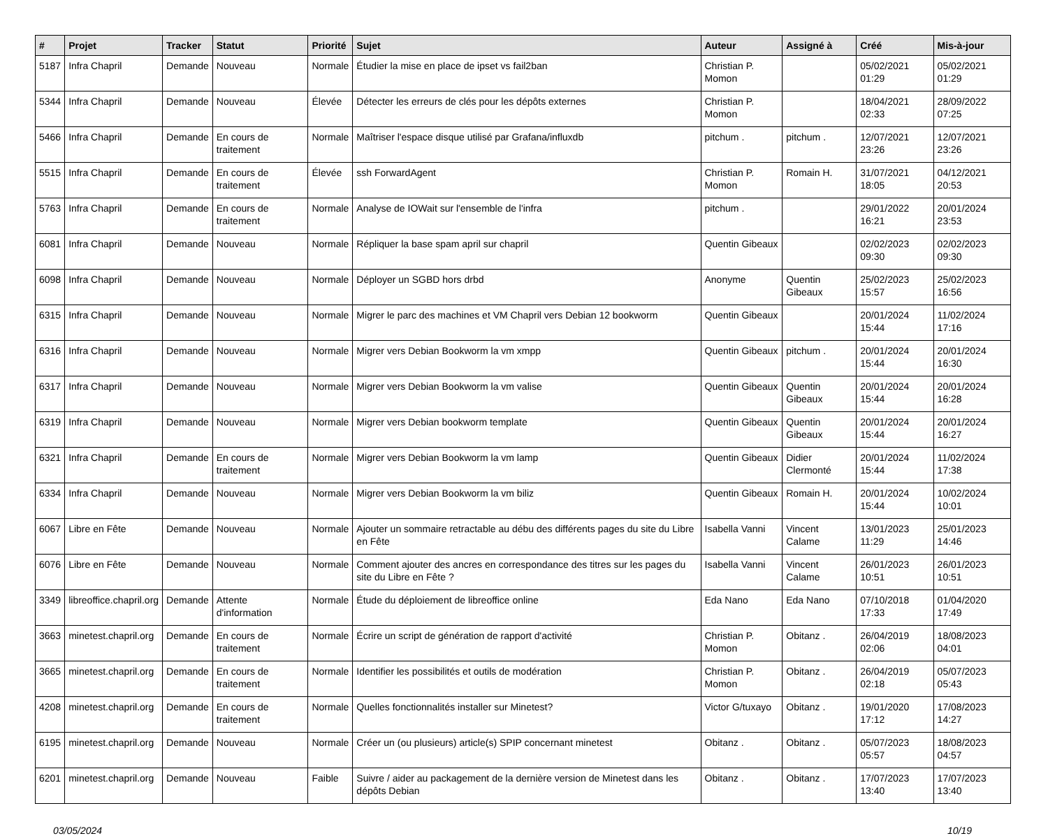| # | Projet | Tracker | Statut | Priorité | Sujet | Auteur | Assigné à | Créé | Mis-à-jour |
| --- | --- | --- | --- | --- | --- | --- | --- | --- | --- |
| 5187 | Infra Chapril | Demande | Nouveau | Normale | Étudier la mise en place de ipset vs fail2ban | Christian P. Momon | | 05/02/2021 01:29 | 05/02/2021 01:29 |
| 5344 | Infra Chapril | Demande | Nouveau | Élevée | Détecter les erreurs de clés pour les dépôts externes | Christian P. Momon | | 18/04/2021 02:33 | 28/09/2022 07:25 |
| 5466 | Infra Chapril | Demande | En cours de traitement | Normale | Maîtriser l'espace disque utilisé par Grafana/influxdb | pitchum . | pitchum . | 12/07/2021 23:26 | 12/07/2021 23:26 |
| 5515 | Infra Chapril | Demande | En cours de traitement | Élevée | ssh ForwardAgent | Christian P. Momon | Romain H. | 31/07/2021 18:05 | 04/12/2021 20:53 |
| 5763 | Infra Chapril | Demande | En cours de traitement | Normale | Analyse de IOWait sur l'ensemble de l'infra | pitchum . | | 29/01/2022 16:21 | 20/01/2024 23:53 |
| 6081 | Infra Chapril | Demande | Nouveau | Normale | Répliquer la base spam april sur chapril | Quentin Gibeaux | | 02/02/2023 09:30 | 02/02/2023 09:30 |
| 6098 | Infra Chapril | Demande | Nouveau | Normale | Déployer un SGBD hors drbd | Anonyme | Quentin Gibeaux | 25/02/2023 15:57 | 25/02/2023 16:56 |
| 6315 | Infra Chapril | Demande | Nouveau | Normale | Migrer le parc des machines et VM Chapril vers Debian 12 bookworm | Quentin Gibeaux | | 20/01/2024 15:44 | 11/02/2024 17:16 |
| 6316 | Infra Chapril | Demande | Nouveau | Normale | Migrer vers Debian Bookworm la vm xmpp | Quentin Gibeaux | pitchum . | 20/01/2024 15:44 | 20/01/2024 16:30 |
| 6317 | Infra Chapril | Demande | Nouveau | Normale | Migrer vers Debian Bookworm la vm valise | Quentin Gibeaux | Quentin Gibeaux | 20/01/2024 15:44 | 20/01/2024 16:28 |
| 6319 | Infra Chapril | Demande | Nouveau | Normale | Migrer vers Debian bookworm template | Quentin Gibeaux | Quentin Gibeaux | 20/01/2024 15:44 | 20/01/2024 16:27 |
| 6321 | Infra Chapril | Demande | En cours de traitement | Normale | Migrer vers Debian Bookworm la vm lamp | Quentin Gibeaux | Didier Clermonté | 20/01/2024 15:44 | 11/02/2024 17:38 |
| 6334 | Infra Chapril | Demande | Nouveau | Normale | Migrer vers Debian Bookworm la vm biliz | Quentin Gibeaux | Romain H. | 20/01/2024 15:44 | 10/02/2024 10:01 |
| 6067 | Libre en Fête | Demande | Nouveau | Normale | Ajouter un sommaire retractable au débu des différents pages du site du Libre en Fête | Isabella Vanni | Vincent Calame | 13/01/2023 11:29 | 25/01/2023 14:46 |
| 6076 | Libre en Fête | Demande | Nouveau | Normale | Comment ajouter des ancres en correspondance des titres sur les pages du site du Libre en Fête ? | Isabella Vanni | Vincent Calame | 26/01/2023 10:51 | 26/01/2023 10:51 |
| 3349 | libreoffice.chapril.org | Demande | Attente d'information | Normale | Étude du déploiement de libreoffice online | Eda Nano | Eda Nano | 07/10/2018 17:33 | 01/04/2020 17:49 |
| 3663 | minetest.chapril.org | Demande | En cours de traitement | Normale | Écrire un script de génération de rapport d'activité | Christian P. Momon | Obitanz . | 26/04/2019 02:06 | 18/08/2023 04:01 |
| 3665 | minetest.chapril.org | Demande | En cours de traitement | Normale | Identifier les possibilités et outils de modération | Christian P. Momon | Obitanz . | 26/04/2019 02:18 | 05/07/2023 05:43 |
| 4208 | minetest.chapril.org | Demande | En cours de traitement | Normale | Quelles fonctionnalités installer sur Minetest? | Victor G/tuxayo | Obitanz . | 19/01/2020 17:12 | 17/08/2023 14:27 |
| 6195 | minetest.chapril.org | Demande | Nouveau | Normale | Créer un (ou plusieurs) article(s) SPIP concernant minetest | Obitanz . | Obitanz . | 05/07/2023 05:57 | 18/08/2023 04:57 |
| 6201 | minetest.chapril.org | Demande | Nouveau | Faible | Suivre / aider au packagement de la dernière version de Minetest dans les dépôts Debian | Obitanz . | Obitanz . | 17/07/2023 13:40 | 17/07/2023 13:40 |
03/05/2024 10/19